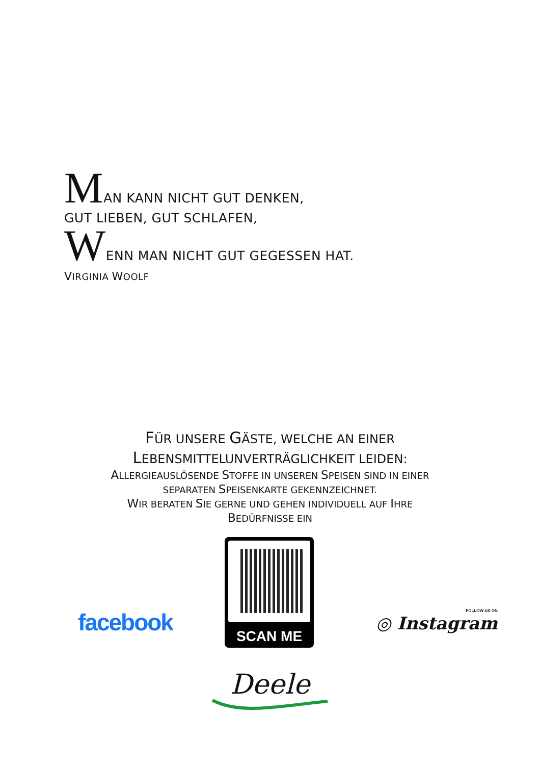MAN KANN NICHT GUT DENKEN,
GUT LIEBEN, GUT SCHLAFEN,
WENN MAN NICHT GUT GEGESSEN HAT.
VIRGINIA WOOLF
FÜR UNSERE GÄSTE, WELCHE AN EINER
LEBENSMITTELUNVERTRÄGLICHKEIT LEIDEN:
ALLERGIEAUSLÖSENDE STOFFE IN UNSEREN SPEISEN SIND IN EINER
SEPARATEN SPEISENKARTE GEKENNZEICHNET.
WIR BERATEN SIE GERNE UND GEHEN INDIVIDUELL AUF IHRE
BEDÜRFNISSE EIN
facebook
SCAN ME
FOLLOW US ON
◎ Instagram
Deele